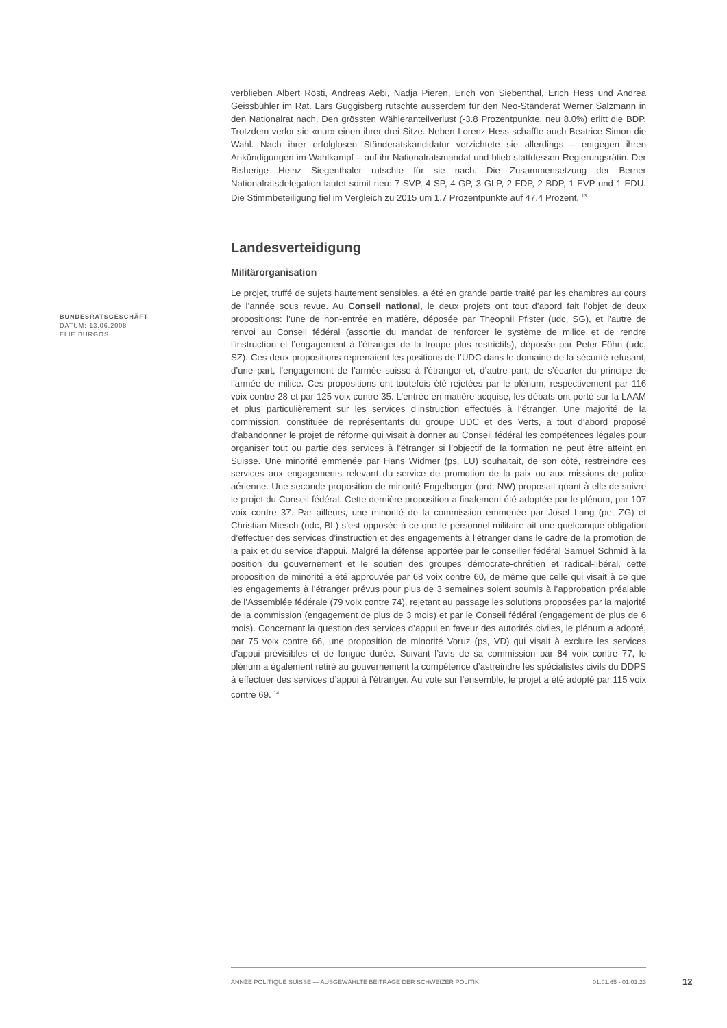verblieben Albert Rösti, Andreas Aebi, Nadja Pieren, Erich von Siebenthal, Erich Hess und Andrea Geissbühler im Rat. Lars Guggisberg rutschte ausserdem für den Neo-Ständerat Werner Salzmann in den Nationalrat nach. Den grössten Wähleranteilverlust (-3.8 Prozentpunkte, neu 8.0%) erlitt die BDP. Trotzdem verlor sie «nur» einen ihrer drei Sitze. Neben Lorenz Hess schaffte auch Beatrice Simon die Wahl. Nach ihrer erfolglosen Ständeratskandidatur verzichtete sie allerdings – entgegen ihren Ankündigungen im Wahlkampf – auf ihr Nationalratsmandat und blieb stattdessen Regierungsrätin. Der Bisherige Heinz Siegenthaler rutschte für sie nach. Die Zusammensetzung der Berner Nationalratsdelegation lautet somit neu: 7 SVP, 4 SP, 4 GP, 3 GLP, 2 FDP, 2 BDP, 1 EVP und 1 EDU. Die Stimmbeteiligung fiel im Vergleich zu 2015 um 1.7 Prozentpunkte auf 47.4 Prozent. <sup>13</sup>
Landesverteidigung
Militärorganisation
Le projet, truffé de sujets hautement sensibles, a été en grande partie traité par les chambres au cours de l’année sous revue. Au Conseil national, le deux projets ont tout d’abord fait l’objet de deux propositions: l’une de non-entrée en matière, déposée par Theophil Pfister (udc, SG), et l’autre de renvoi au Conseil fédéral (assortie du mandat de renforcer le système de milice et de rendre l’instruction et l’engagement à l’étranger de la troupe plus restrictifs), déposée par Peter Föhn (udc, SZ). Ces deux propositions reprenaient les positions de l’UDC dans le domaine de la sécurité refusant, d’une part, l’engagement de l’armée suisse à l’étranger et, d’autre part, de s’écarter du principe de l’armée de milice. Ces propositions ont toutefois été rejetées par le plénum, respectivement par 116 voix contre 28 et par 125 voix contre 35. L’entrée en matière acquise, les débats ont porté sur la LAAM et plus particulièrement sur les services d’instruction effectués à l’étranger. Une majorité de la commission, constituée de représentants du groupe UDC et des Verts, a tout d’abord proposé d’abandonner le projet de réforme qui visait à donner au Conseil fédéral les compétences légales pour organiser tout ou partie des services à l’étranger si l’objectif de la formation ne peut être atteint en Suisse. Une minorité emmenée par Hans Widmer (ps, LU) souhaitait, de son côté, restreindre ces services aux engagements relevant du service de promotion de la paix ou aux missions de police aérienne. Une seconde proposition de minorité Engelberger (prd, NW) proposait quant à elle de suivre le projet du Conseil fédéral. Cette dernière proposition a finalement été adoptée par le plénum, par 107 voix contre 37. Par ailleurs, une minorité de la commission emmenée par Josef Lang (pe, ZG) et Christian Miesch (udc, BL) s’est opposée à ce que le personnel militaire ait une quelconque obligation d’effectuer des services d’instruction et des engagements à l’étranger dans le cadre de la promotion de la paix et du service d’appui. Malgré la défense apportée par le conseiller fédéral Samuel Schmid à la position du gouvernement et le soutien des groupes démocrate-chrétien et radical-libéral, cette proposition de minorité a été approuvée par 68 voix contre 60, de même que celle qui visait à ce que les engagements à l’étranger prévus pour plus de 3 semaines soient soumis à l’approbation préalable de l’Assemblée fédérale (79 voix contre 74), rejetant au passage les solutions proposées par la majorité de la commission (engagement de plus de 3 mois) et par le Conseil fédéral (engagement de plus de 6 mois). Concernant la question des services d’appui en faveur des autorités civiles, le plénum a adopté, par 75 voix contre 66, une proposition de minorité Voruz (ps, VD) qui visait à exclure les services d’appui prévisibles et de longue durée. Suivant l’avis de sa commission par 84 voix contre 77, le plénum a également retiré au gouvernement la compétence d’astreindre les spécialistes civils du DDPS à effectuer des services d’appui à l’étranger. Au vote sur l’ensemble, le projet a été adopté par 115 voix contre 69. <sup>14</sup>
BUNDESRATSGESCHÄFT
DATUM: 13.06.2008
ELIE BURGOS
ANNÉE POLITIQUE SUISSE — AUSGEWÄHLTE BEITRÄGE DER SCHWEIZER POLITIK 01.01.65 - 01.01.23
12